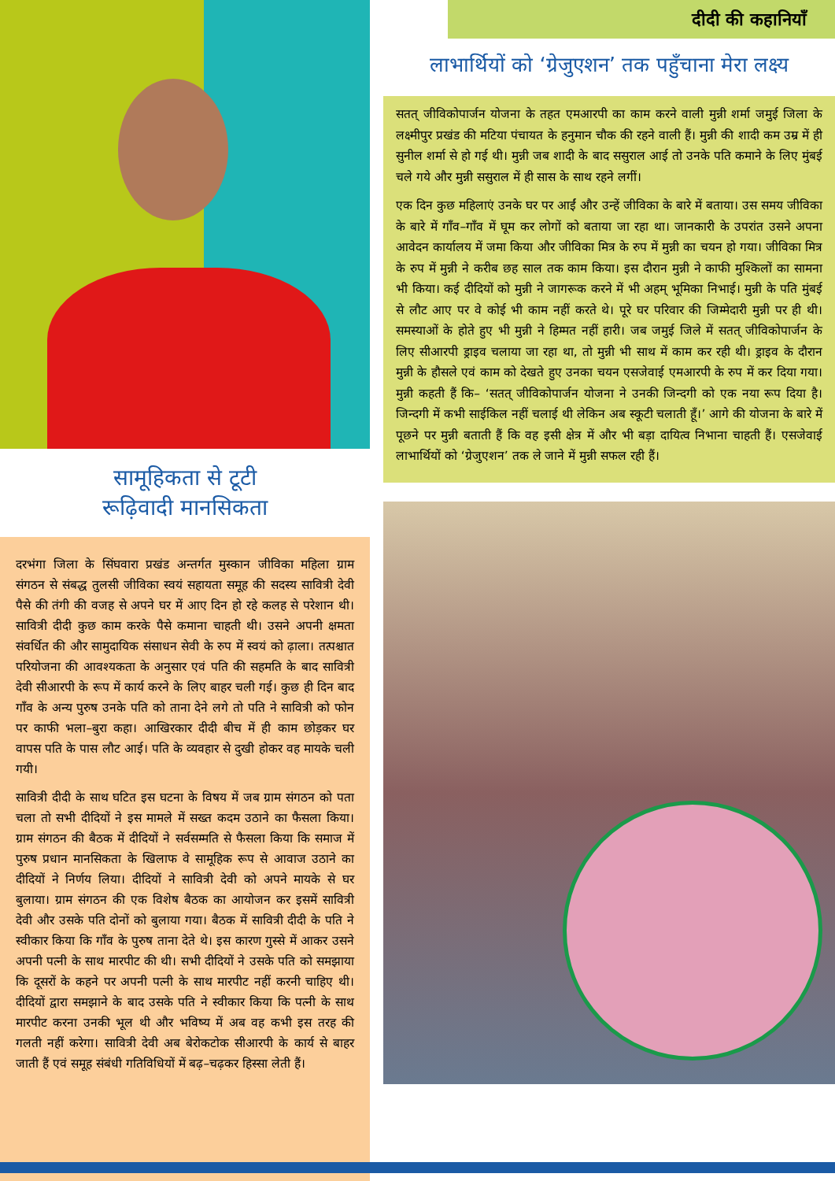सामूहिकता से टूटी
रूढ़िवादी मानसिकता
दरभंगा जिला के सिंघवारा प्रखंड अन्तर्गत मुस्कान जीविका महिला ग्राम संगठन से संबद्ध तुलसी जीविका स्वयं सहायता समूह की सदस्य सावित्री देवी पैसे की तंगी की वजह से अपने घर में आए दिन हो रहे कलह से परेशान थी। सावित्री दीदी कुछ काम करके पैसे कमाना चाहती थी। उसने अपनी क्षमता संवर्धित की और सामुदायिक संसाधन सेवी के रुप में स्वयं को ढ़ाला। तत्पश्चात परियोजना की आवश्यकता के अनुसार एवं पति की सहमति के बाद सावित्री देवी सीआरपी के रूप में कार्य करने के लिए बाहर चली गई। कुछ ही दिन बाद गाँव के अन्य पुरुष उनके पति को ताना देने लगे तो पति ने सावित्री को फोन पर काफी भला–बुरा कहा। आखिरकार दीदी बीच में ही काम छोड़कर घर वापस पति के पास लौट आई। पति के व्यवहार से दुखी होकर वह मायके चली गयी।
सावित्री दीदी के साथ घटित इस घटना के विषय में जब ग्राम संगठन को पता चला तो सभी दीदियों ने इस मामले में सख्त कदम उठाने का फैसला किया। ग्राम संगठन की बैठक में दीदियों ने सर्वसम्मति से फैसला किया कि समाज में पुरुष प्रधान मानसिकता के खिलाफ वे सामूहिक रूप से आवाज उठाने का दीदियों ने निर्णय लिया। दीदियों ने सावित्री देवी को अपने मायके से घर बुलाया। ग्राम संगठन की एक विशेष बैठक का आयोजन कर इसमें सावित्री देवी और उसके पति दोनों को बुलाया गया। बैठक में सावित्री दीदी के पति ने स्वीकार किया कि गाँव के पुरुष ताना देते थे। इस कारण गुस्से में आकर उसने अपनी पत्नी के साथ मारपीट की थी। सभी दीदियों ने उसके पति को समझाया कि दूसरों के कहने पर अपनी पत्नी के साथ मारपीट नहीं करनी चाहिए थी। दीदियों द्वारा समझाने के बाद उसके पति ने स्वीकार किया कि पत्नी के साथ मारपीट करना उनकी भूल थी और भविष्य में अब वह कभी इस तरह की गलती नहीं करेगा। सावित्री देवी अब बेरोकटोक सीआरपी के कार्य से बाहर जाती हैं एवं समूह संबंधी गतिविधियों में बढ़–चढ़कर हिस्सा लेती हैं।
दीदी की कहानियाँ
लाभार्थियों को ‘ग्रेजुएशन’ तक पहुँचाना मेरा लक्ष्य
सतत् जीविकोपार्जन योजना के तहत एमआरपी का काम करने वाली मुन्नी शर्मा जमुई जिला के लक्ष्मीपुर प्रखंड की मटिया पंचायत के हनुमान चौक की रहने वाली हैं। मुन्नी की शादी कम उम्र में ही सुनील शर्मा से हो गई थी। मुन्नी जब शादी के बाद ससुराल आई तो उनके पति कमाने के लिए मुंबई चले गये और मुन्नी ससुराल में ही सास के साथ रहने लगीं।
एक दिन कुछ महिलाएं उनके घर पर आईं और उन्हें जीविका के बारे में बताया। उस समय जीविका के बारे में गाँव–गाँव में घूम कर लोगों को बताया जा रहा था। जानकारी के उपरांत उसने अपना आवेदन कार्यालय में जमा किया और जीविका मित्र के रुप में मुन्नी का चयन हो गया। जीविका मित्र के रुप में मुन्नी ने करीब छह साल तक काम किया। इस दौरान मुन्नी ने काफी मुश्किलों का सामना भी किया। कई दीदियों को मुन्नी ने जागरूक करने में भी अहम् भूमिका निभाई। मुन्नी के पति मुंबई से लौट आए पर वे कोई भी काम नहीं करते थे। पूरे घर परिवार की जिम्मेदारी मुन्नी पर ही थी। समस्याओं के होते हुए भी मुन्नी ने हिम्मत नहीं हारी। जब जमुई जिले में सतत् जीविकोपार्जन के लिए सीआरपी ड्राइव चलाया जा रहा था, तो मुन्नी भी साथ में काम कर रही थी। ड्राइव के दौरान मुन्नी के हौसले एवं काम को देखते हुए उनका चयन एसजेवाई एमआरपी के रुप में कर दिया गया। मुन्नी कहती हैं कि– ‘सतत् जीविकोपार्जन योजना ने उनकी जिन्दगी को एक नया रूप दिया है। जिन्दगी में कभी साईकिल नहीं चलाई थी लेकिन अब स्कूटी चलाती हूँ।’ आगे की योजना के बारे में पूछने पर मुन्नी बताती हैं कि वह इसी क्षेत्र में और भी बड़ा दायित्व निभाना चाहती हैं। एसजेवाई लाभार्थियों को ‘ग्रेजुएशन’ तक ले जाने में मुन्नी सफल रही हैं।